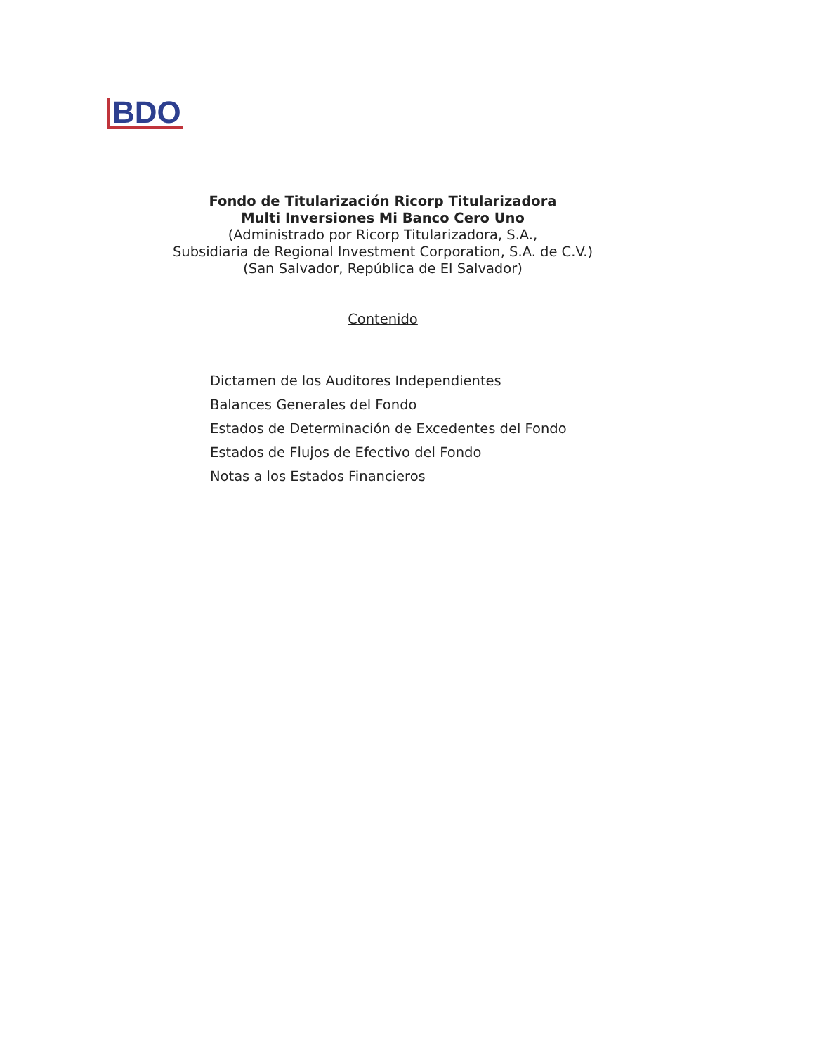BDO
Fondo de Titularización Ricorp Titularizadora
Multi Inversiones Mi Banco Cero Uno
(Administrado por Ricorp Titularizadora, S.A.,
Subsidiaria de Regional Investment Corporation, S.A. de C.V.)
(San Salvador, República de El Salvador)
Contenido
Dictamen de los Auditores Independientes
Balances Generales del Fondo
Estados de Determinación de Excedentes del Fondo
Estados de Flujos de Efectivo del Fondo
Notas a los Estados Financieros